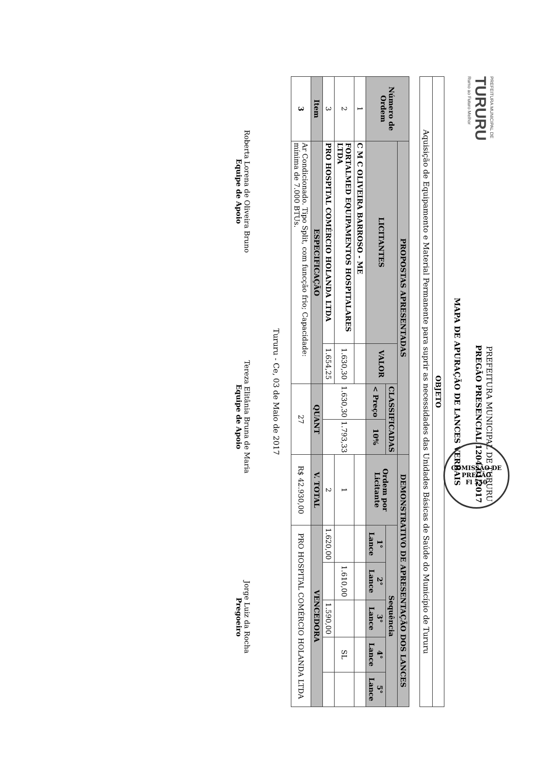PREFEITURA MUNICIPAL DE
TURURU
Rumo ao Futuro Melhor
PREFEITURA MUNICIPAL DE TURURU
PREGÃO PRESENCIAL 1204.01/2017
MAPA DE APURAÇÃO DE LANCES VERBAIS
| OBJETO |
| Aquisição de Equipamento e Material Permanente para suprir as necessidades das Unidades Básicas de Saúde do Município de Tururu |
| Número de Ordem | PROPOSTAS APRESENTADAS | | | | DEMONSTRATIVO DE APRESENTAÇÃO DOS LANCES | | | | | |
| --- | --- | --- | --- | --- | --- | --- | --- | --- | --- | --- |
| | LICITANTES | VALOR | CLASSIFICADAS | | Ordem por Licitante | Sequência | | | | |
| | | | < Preço | 10% | | 1° Lance | 2° Lance | 3° Lance | 4° Lance | 5° Lance |
| 1 | C M C OLIVEIRA BARROSO - ME | | 1.630,30 | 1.793,33 | | | | | | |
| 2 | FORTALMED EQUIPAMENTOS HOSPITALARES LTDA | 1.630,30 | | | 1 | | 1.610,00 | | SL | |
| 3 | PRO HOSPITAL COMÉRCIO HOLANDA LTDA | 1.654,25 | | | 2 | 1.620,00 | | 1.590,00 | | |
| Item | ESPECIFICAÇÃO | | QUANT | | V. TOTAL | VENCEDORA | | | | |
| 3 | Ar Condicionado. Tipo Split, com funcção frio; Capacidade: mínima de 7.000 BTUs. | | 27 | | R$ 42.930,00 | PRO HOSPITAL COMÉRCIO HOLANDA LTDA | | | | |
Tururu - Ce, 03 de Maio de 2017
Roberta Lorena de Oliveira Bruno
Equipe de Apoio
Tereza Elitânia Bruna de Maria
Equipe de Apoio
Jorge Luiz da Rocha
Pregoeiro
COMISSÃO DE PREGÃO
Fl 550